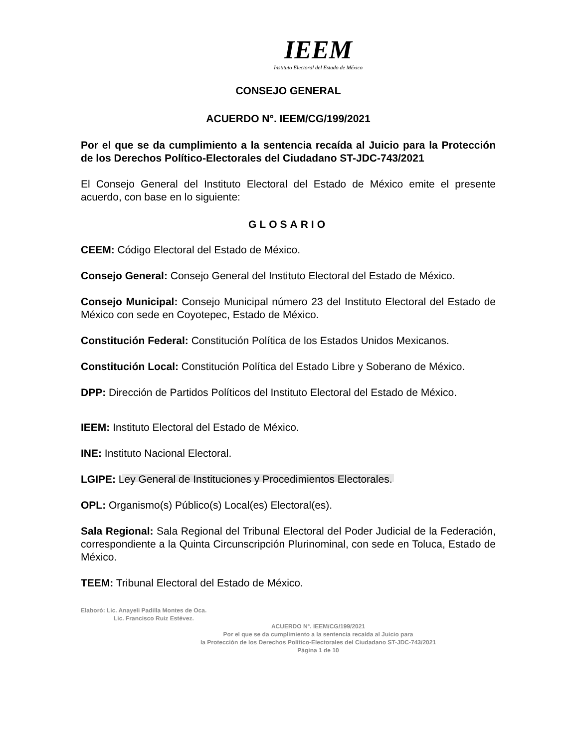IEEM
Instituto Electoral del Estado de México
CONSEJO GENERAL
ACUERDO N°. IEEM/CG/199/2021
Por el que se da cumplimiento a la sentencia recaída al Juicio para la Protección de los Derechos Político-Electorales del Ciudadano ST-JDC-743/2021
El Consejo General del Instituto Electoral del Estado de México emite el presente acuerdo, con base en lo siguiente:
GLOSARIO
CEEM: Código Electoral del Estado de México.
Consejo General: Consejo General del Instituto Electoral del Estado de México.
Consejo Municipal: Consejo Municipal número 23 del Instituto Electoral del Estado de México con sede en Coyotepec, Estado de México.
Constitución Federal: Constitución Política de los Estados Unidos Mexicanos.
Constitución Local: Constitución Política del Estado Libre y Soberano de México.
DPP: Dirección de Partidos Políticos del Instituto Electoral del Estado de México.
IEEM: Instituto Electoral del Estado de México.
INE: Instituto Nacional Electoral.
LGIPE: Ley General de Instituciones y Procedimientos Electorales.
OPL: Organismo(s) Público(s) Local(es) Electoral(es).
Sala Regional: Sala Regional del Tribunal Electoral del Poder Judicial de la Federación, correspondiente a la Quinta Circunscripción Plurinominal, con sede en Toluca, Estado de México.
TEEM: Tribunal Electoral del Estado de México.
Elaboró: Lic. Anayeli Padilla Montes de Oca.
Lic. Francisco Ruiz Estévez.
ACUERDO N°. IEEM/CG/199/2021
Por el que se da cumplimiento a la sentencia recaída al Juicio para
la Protección de los Derechos Político-Electorales del Ciudadano ST-JDC-743/2021
Página 1 de 10